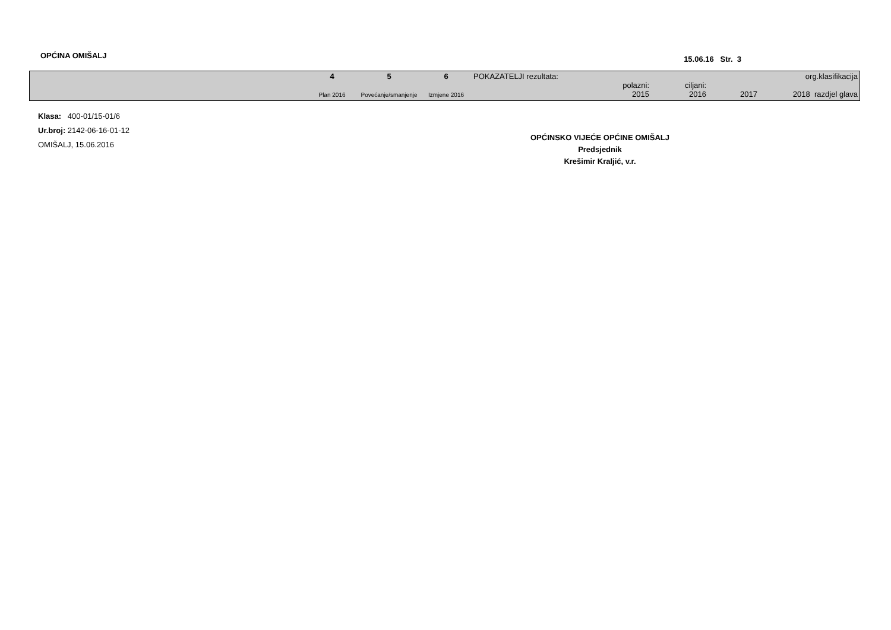OPĆINA OMIŠALJ
15.06.16 Str. 3
| | 4 Plan 2016 | 5 Povećanje/smanjenje | 6 Izmjene 2016 | POKAZATELJI rezultata: | polazni: 2015 | ciljani: 2016 | 2017 | org.klasifikacija 2018 razdjel glava |
Klasa: 400-01/15-01/6
Ur.broj: 2142-06-16-01-12
OMIŠALJ, 15.06.2016
OPĆINSKO VIJEĆE OPĆINE OMIŠALJ
Predsjednik
Krešimir Kraljić, v.r.